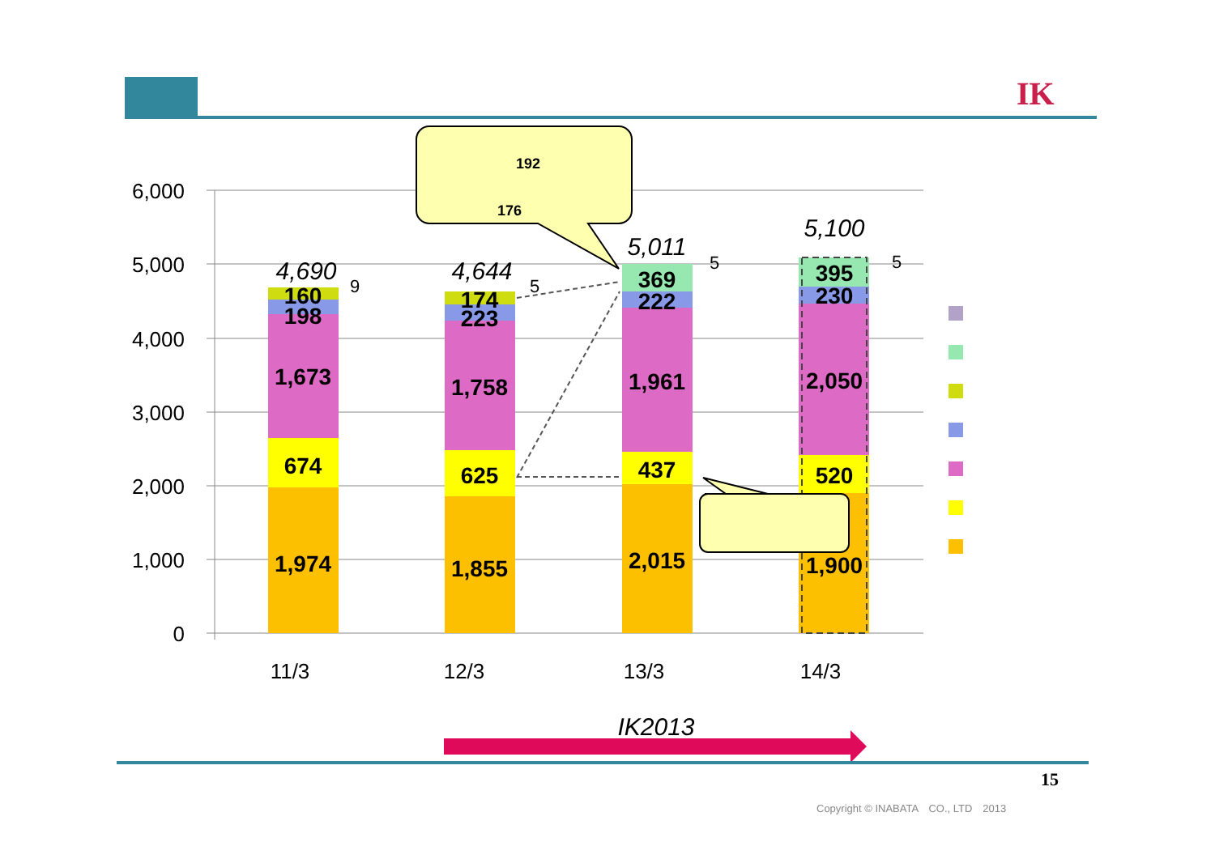IK
6,000
5,000
4,000
3,000
2,000
1,000
0
11/3
12/3
13/3
14/3
160
198
1,673
674
1,974
174
223
1,758
625
1,855
369
222
1,961
437
2,015
395
230
2,050
520
1,900
4,690
4,644
5,011
5,100
IK2013
9
5
5
5
192
176
15
Copyright © INABATA　CO., LTD　2013